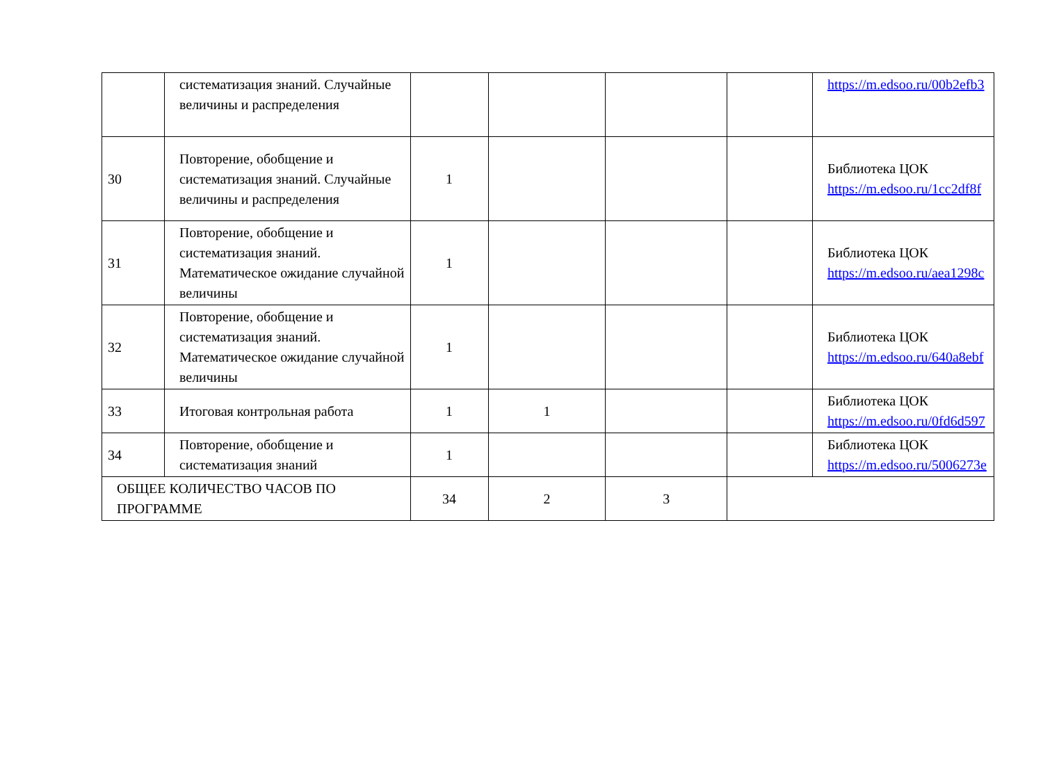| | систематизация знаний. Случайные величины и распределения | | | | | https://m.edsoo.ru/00b2efb3 |
| 30 | Повторение, обобщение и систематизация знаний. Случайные величины и распределения | 1 | | | | Библиотека ЦОК https://m.edsoo.ru/1cc2df8f |
| 31 | Повторение, обобщение и систематизация знаний. Математическое ожидание случайной величины | 1 | | | | Библиотека ЦОК https://m.edsoo.ru/aea1298c |
| 32 | Повторение, обобщение и систематизация знаний. Математическое ожидание случайной величины | 1 | | | | Библиотека ЦОК https://m.edsoo.ru/640a8ebf |
| 33 | Итоговая контрольная работа | 1 | 1 | | | Библиотека ЦОК https://m.edsoo.ru/0fd6d597 |
| 34 | Повторение, обобщение и систематизация знаний | 1 | | | | Библиотека ЦОК https://m.edsoo.ru/5006273e |
| ОБЩЕЕ КОЛИЧЕСТВО ЧАСОВ ПО ПРОГРАММЕ | | 34 | 2 | 3 | | |